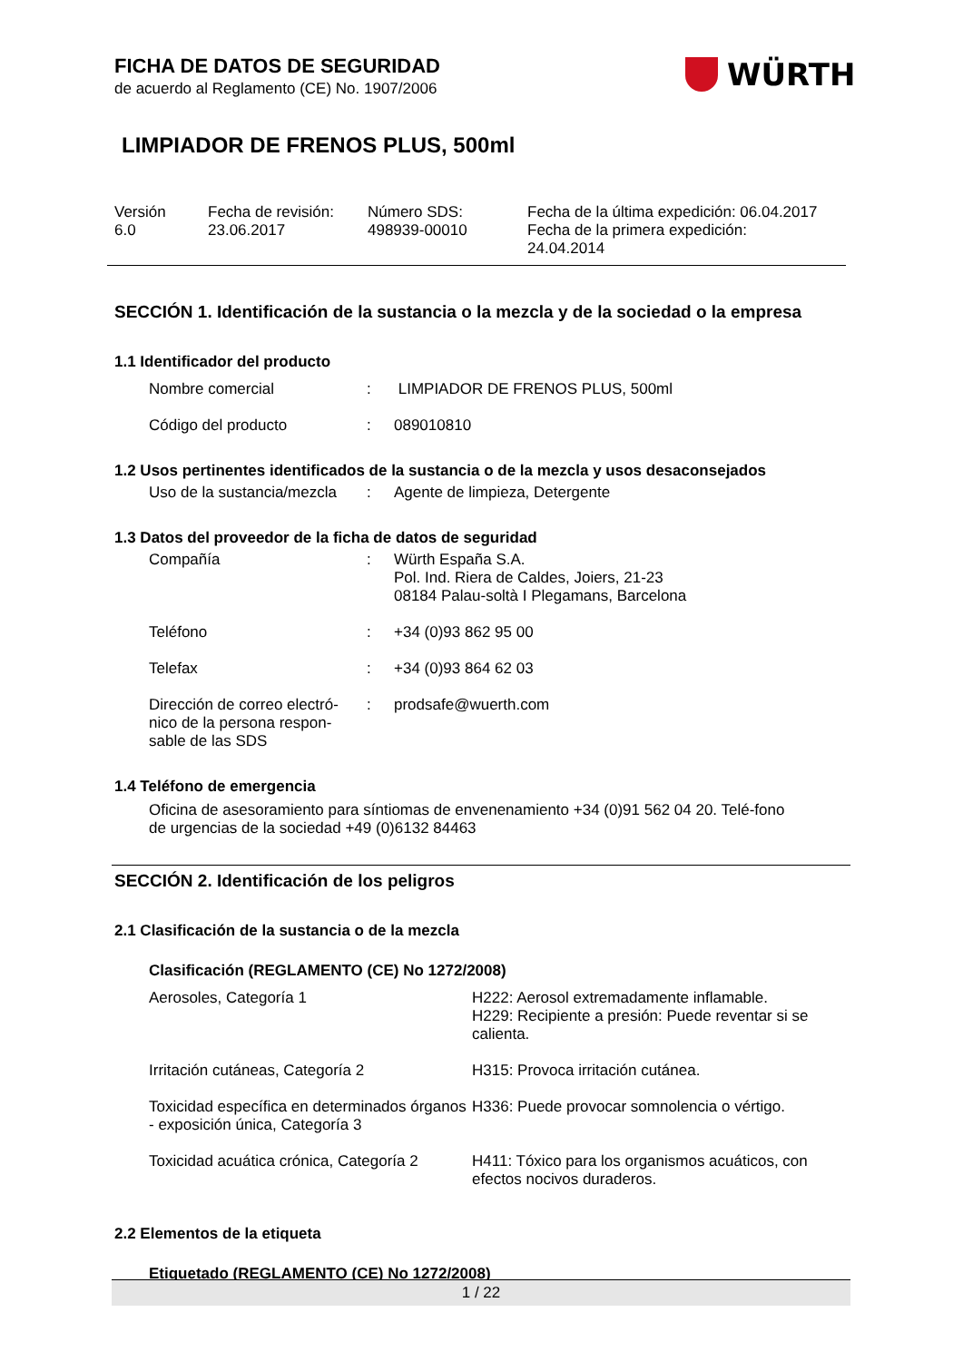FICHA DE DATOS DE SEGURIDAD
de acuerdo al Reglamento (CE) No. 1907/2006
WÜRTH
LIMPIADOR DE FRENOS PLUS, 500ml
| Versión 6.0 | Fecha de revisión: 23.06.2017 | Número SDS: 498939-00010 | Fecha de la última expedición: 06.04.2017 Fecha de la primera expedición: 24.04.2014 |
SECCIÓN 1. Identificación de la sustancia o la mezcla y de la sociedad o la empresa
1.1 Identificador del producto
| Nombre comercial | : | LIMPIADOR DE FRENOS PLUS, 500ml |
| Código del producto | : | 089010810 |
1.2 Usos pertinentes identificados de la sustancia o de la mezcla y usos desaconsejados
| Uso de la sustancia/mezcla | : | Agente de limpieza, Detergente |
1.3 Datos del proveedor de la ficha de datos de seguridad
| Compañía | : | Würth España S.A. Pol. Ind. Riera de Caldes, Joiers, 21-23 08184 Palau-soltà I Plegamans, Barcelona |
| Teléfono | : | +34 (0)93 862 95 00 |
| Telefax | : | +34 (0)93 864 62 03 |
| Dirección de correo electró- nico de la persona respon- sable de las SDS | : | prodsafe@wuerth.com |
1.4 Teléfono de emergencia
Oficina de asesoramiento para síntiomas de envenenamiento +34 (0)91 562 04 20. Telé-fono de urgencias de la sociedad +49 (0)6132 84463
SECCIÓN 2. Identificación de los peligros
2.1 Clasificación de la sustancia o de la mezcla
Clasificación (REGLAMENTO (CE) No 1272/2008)
| Aerosoles, Categoría 1 | H222: Aerosol extremadamente inflamable. H229: Recipiente a presión: Puede reventar si se calienta. |
| Irritación cutáneas, Categoría 2 | H315: Provoca irritación cutánea. |
| Toxicidad específica en determinados órganos - exposición única, Categoría 3 | H336: Puede provocar somnolencia o vértigo. |
| Toxicidad acuática crónica, Categoría 2 | H411: Tóxico para los organismos acuáticos, con efectos nocivos duraderos. |
2.2 Elementos de la etiqueta
Etiquetado (REGLAMENTO (CE) No 1272/2008)
1 / 22